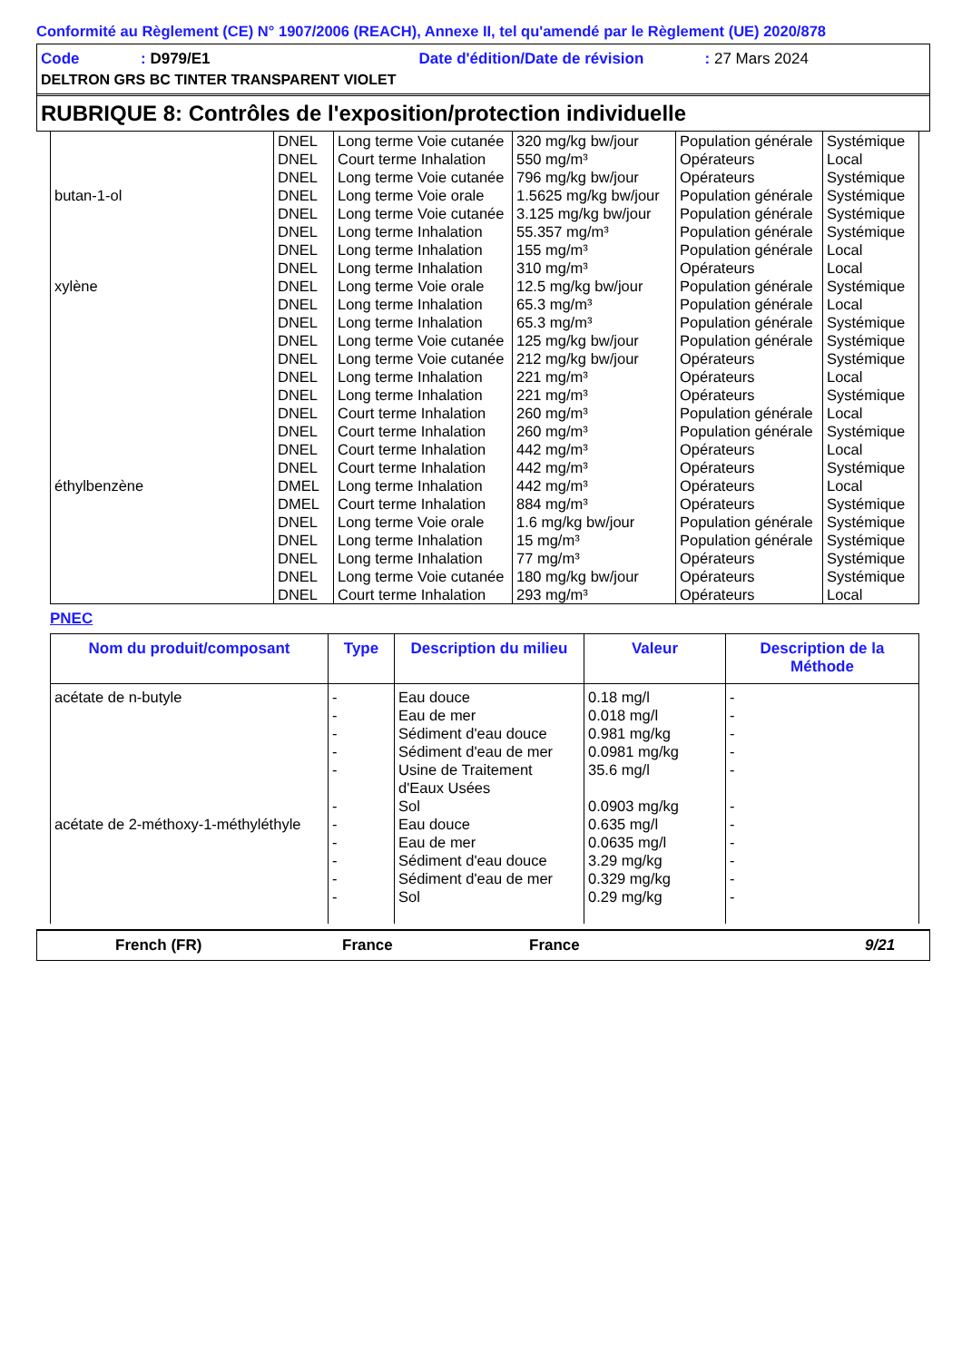Conformité au Règlement (CE) N° 1907/2006 (REACH), Annexe II, tel qu'amendé par le Règlement (UE) 2020/878
Code: D979/E1 Date d'édition/Date de révision: 27 Mars 2024
DELTRON GRS BC TINTER TRANSPARENT VIOLET
RUBRIQUE 8: Contrôles de l'exposition/protection individuelle
| | DNEL | Long terme Voie cutanée | 320 mg/kg bw/jour | Population générale | Systémique |
| | DNEL | Court terme Inhalation | 550 mg/m³ | Opérateurs | Local |
| | DNEL | Long terme Voie cutanée | 796 mg/kg bw/jour | Opérateurs | Systémique |
| butan-1-ol | DNEL | Long terme Voie orale | 1.5625 mg/kg bw/jour | Population générale | Systémique |
| | DNEL | Long terme Voie cutanée | 3.125 mg/kg bw/jour | Population générale | Systémique |
| | DNEL | Long terme Inhalation | 55.357 mg/m³ | Population générale | Systémique |
| | DNEL | Long terme Inhalation | 155 mg/m³ | Population générale | Local |
| | DNEL | Long terme Inhalation | 310 mg/m³ | Opérateurs | Local |
| xylène | DNEL | Long terme Voie orale | 12.5 mg/kg bw/jour | Population générale | Systémique |
| | DNEL | Long terme Inhalation | 65.3 mg/m³ | Population générale | Local |
| | DNEL | Long terme Inhalation | 65.3 mg/m³ | Population générale | Systémique |
| | DNEL | Long terme Voie cutanée | 125 mg/kg bw/jour | Population générale | Systémique |
| | DNEL | Long terme Voie cutanée | 212 mg/kg bw/jour | Opérateurs | Systémique |
| | DNEL | Long terme Inhalation | 221 mg/m³ | Opérateurs | Local |
| | DNEL | Long terme Inhalation | 221 mg/m³ | Opérateurs | Systémique |
| | DNEL | Court terme Inhalation | 260 mg/m³ | Population générale | Local |
| | DNEL | Court terme Inhalation | 260 mg/m³ | Population générale | Systémique |
| | DNEL | Court terme Inhalation | 442 mg/m³ | Opérateurs | Local |
| | DNEL | Court terme Inhalation | 442 mg/m³ | Opérateurs | Systémique |
| éthylbenzène | DMEL | Long terme Inhalation | 442 mg/m³ | Opérateurs | Local |
| | DMEL | Court terme Inhalation | 884 mg/m³ | Opérateurs | Systémique |
| | DNEL | Long terme Voie orale | 1.6 mg/kg bw/jour | Population générale | Systémique |
| | DNEL | Long terme Inhalation | 15 mg/m³ | Population générale | Systémique |
| | DNEL | Long terme Inhalation | 77 mg/m³ | Opérateurs | Systémique |
| | DNEL | Long terme Voie cutanée | 180 mg/kg bw/jour | Opérateurs | Systémique |
| | DNEL | Court terme Inhalation | 293 mg/m³ | Opérateurs | Local |
PNEC
| Nom du produit/composant | Type | Description du milieu | Valeur | Description de la Méthode |
| --- | --- | --- | --- | --- |
| acétate de n-butyle | - | Eau douce | 0.18 mg/l | - |
| | - | Eau de mer | 0.018 mg/l | - |
| | - | Sédiment d'eau douce | 0.981 mg/kg | - |
| | - | Sédiment d'eau de mer | 0.0981 mg/kg | - |
| | - | Usine de Traitement d'Eaux Usées | 35.6 mg/l | - |
| | - | Sol | 0.0903 mg/kg | - |
| acétate de 2-méthoxy-1-méthyléthyle | - | Eau douce | 0.635 mg/l | - |
| | - | Eau de mer | 0.0635 mg/l | - |
| | - | Sédiment d'eau douce | 3.29 mg/kg | - |
| | - | Sédiment d'eau de mer | 0.329 mg/kg | - |
| | - | Sol | 0.29 mg/kg | - |
French (FR) France France 9/21